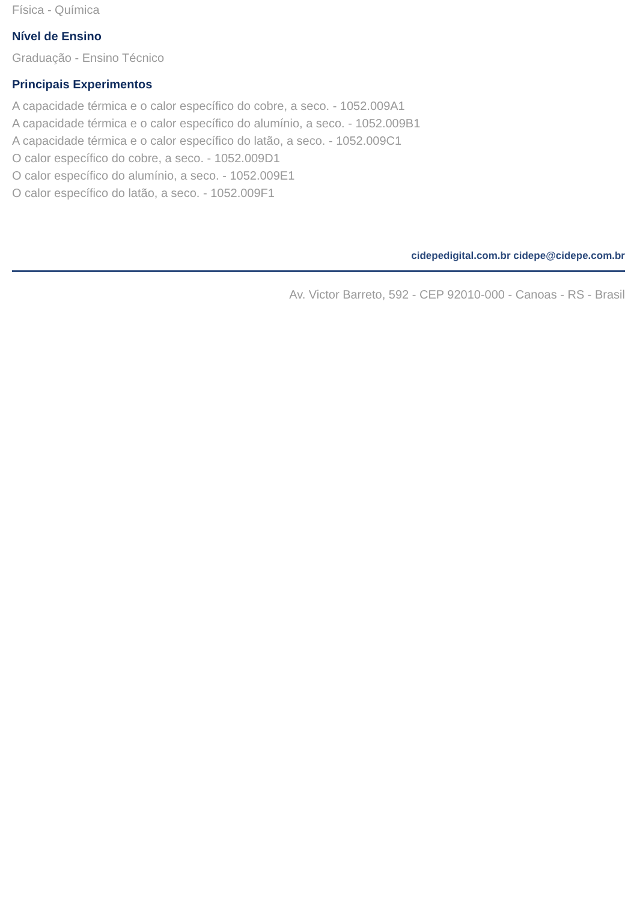Física - Química
Nível de Ensino
Graduação - Ensino Técnico
Principais Experimentos
A capacidade térmica e o calor específico do cobre, a seco. - 1052.009A1
A capacidade térmica e o calor específico do alumínio, a seco. - 1052.009B1
A capacidade térmica e o calor específico do latão, a seco. - 1052.009C1
O calor específico do cobre, a seco. - 1052.009D1
O calor específico do alumínio, a seco. - 1052.009E1
O calor específico do latão, a seco. - 1052.009F1
cidepedigital.com.br cidepe@cidepe.com.br
Av. Victor Barreto, 592 - CEP 92010-000 - Canoas - RS - Brasil